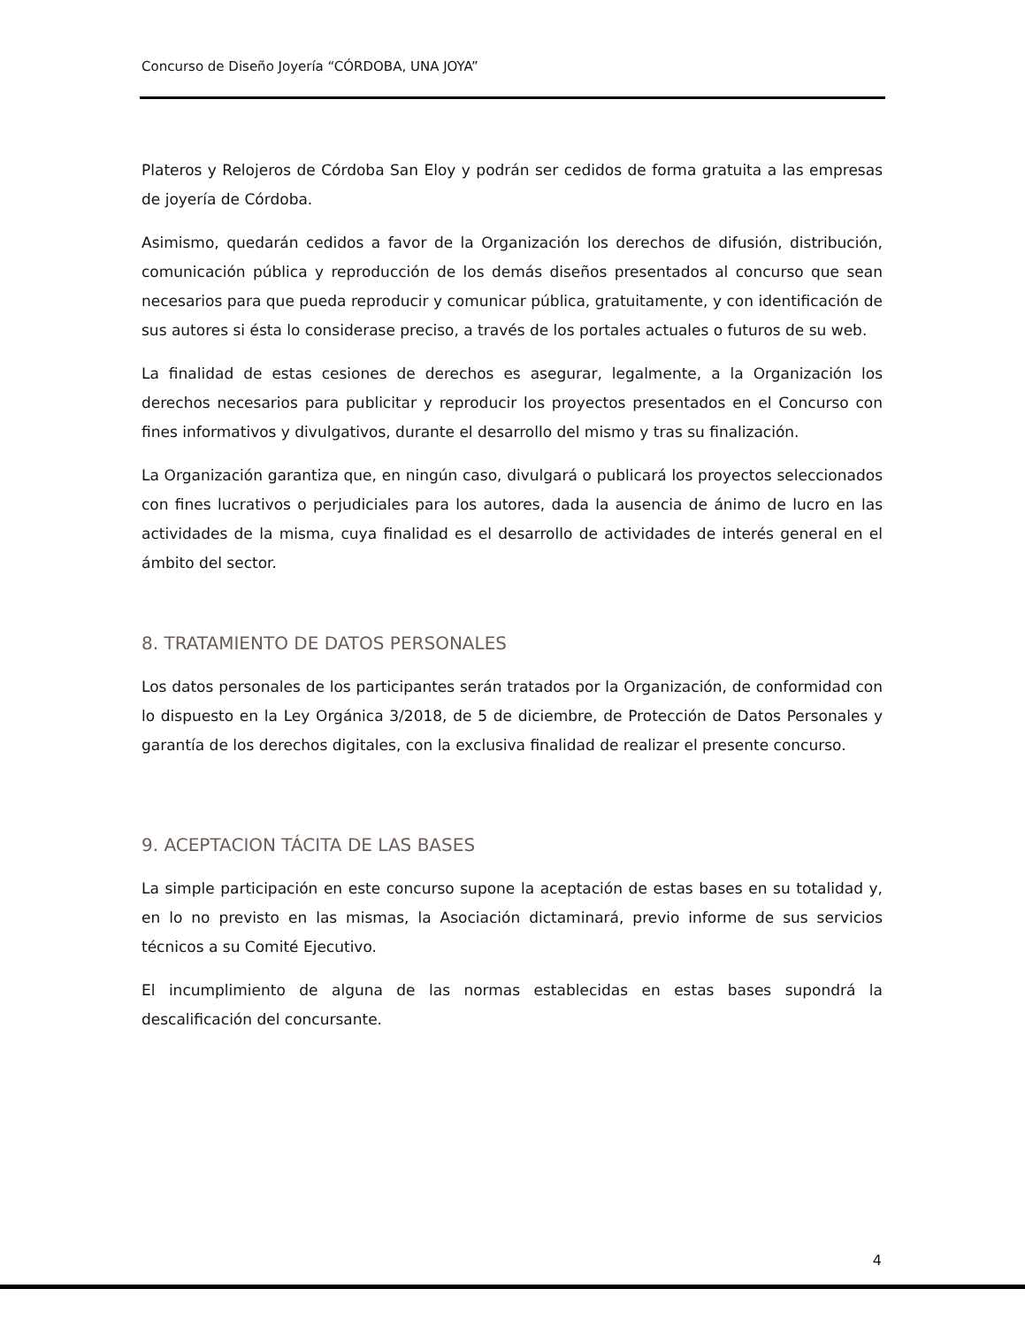Concurso de Diseño Joyería “CÓRDOBA, UNA JOYA”
Plateros y Relojeros de Córdoba San Eloy y podrán ser cedidos de forma gratuita a las empresas de joyería de Córdoba.
Asimismo, quedarán cedidos a favor de la Organización los derechos de difusión, distribución, comunicación pública y reproducción de los demás diseños presentados al concurso que sean necesarios para que pueda reproducir y comunicar pública, gratuitamente, y con identificación de sus autores si ésta lo considerase preciso, a través de los portales actuales o futuros de su web.
La finalidad de estas cesiones de derechos es asegurar, legalmente, a la Organización los derechos necesarios para publicitar y reproducir los proyectos presentados en el Concurso con fines informativos y divulgativos, durante el desarrollo del mismo y tras su finalización.
La Organización garantiza que, en ningún caso, divulgará o publicará los proyectos seleccionados con fines lucrativos o perjudiciales para los autores, dada la ausencia de ánimo de lucro en las actividades de la misma, cuya finalidad es el desarrollo de actividades de interés general en el ámbito del sector.
8. TRATAMIENTO DE DATOS PERSONALES
Los datos personales de los participantes serán tratados por la Organización, de conformidad con lo dispuesto en la Ley Orgánica 3/2018, de 5 de diciembre, de Protección de Datos Personales y garantía de los derechos digitales, con la exclusiva finalidad de realizar el presente concurso.
9. ACEPTACION TÁCITA DE LAS BASES
La simple participación en este concurso supone la aceptación de estas bases en su totalidad y, en lo no previsto en las mismas, la Asociación dictaminará, previo informe de sus servicios técnicos a su Comité Ejecutivo.
El incumplimiento de alguna de las normas establecidas en estas bases supondrá la descalificación del concursante.
4